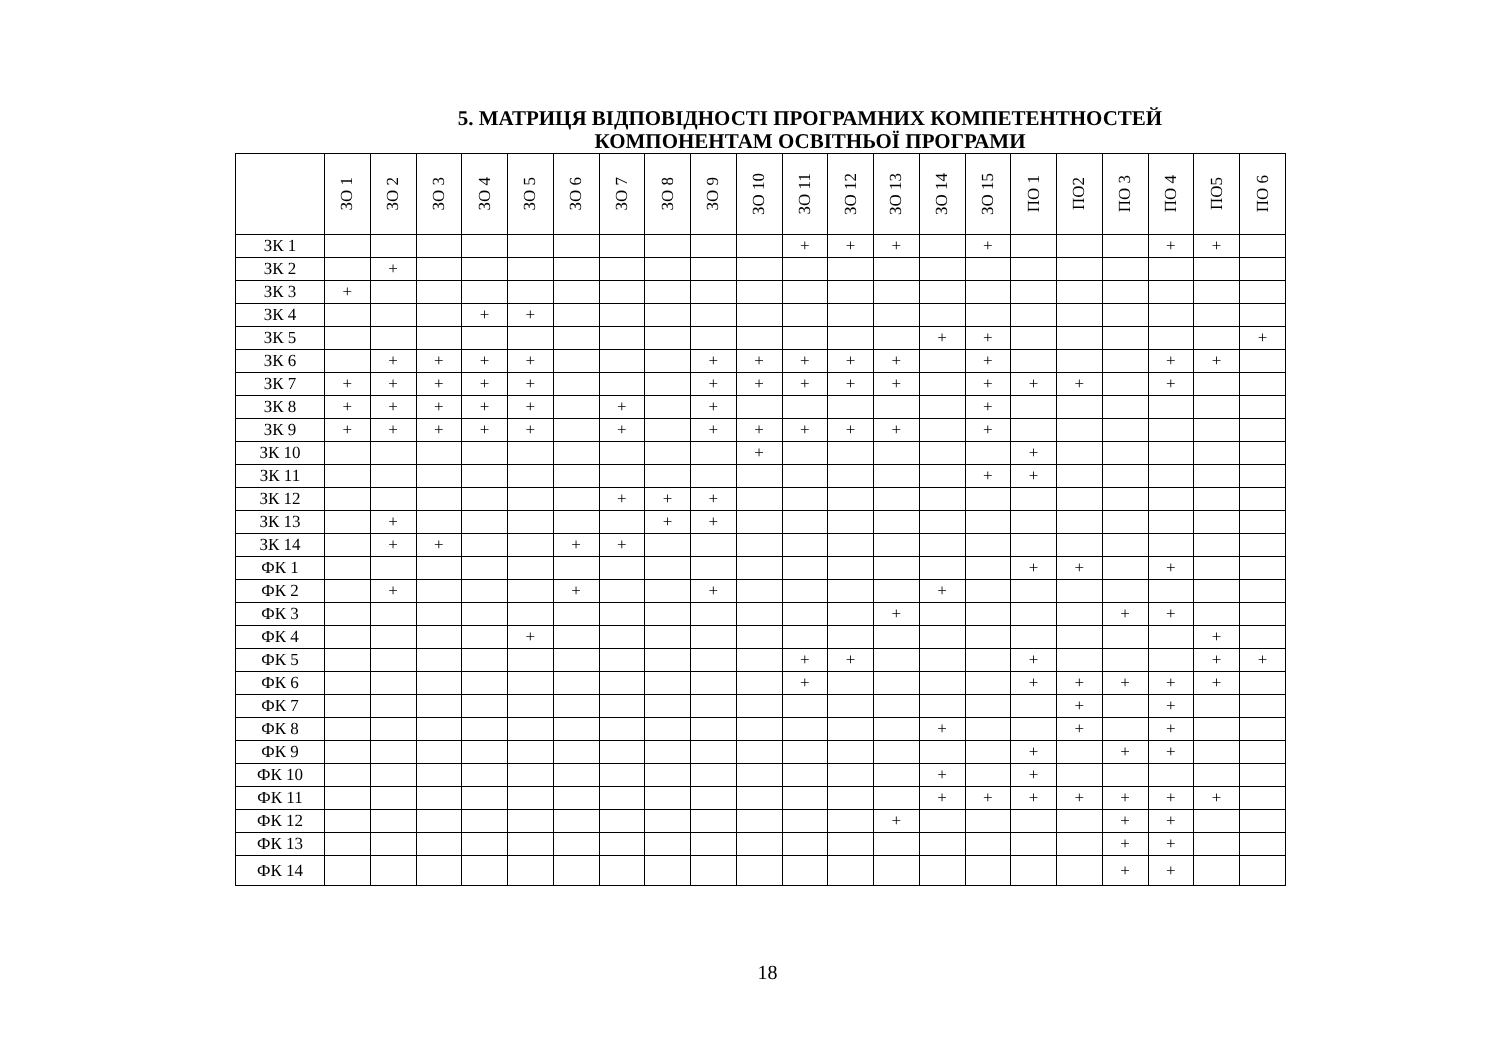5. МАТРИЦЯ ВІДПОВІДНОСТІ ПРОГРАМНИХ КОМПЕТЕНТНОСТЕЙ
КОМПОНЕНТАМ ОСВІТНЬОЇ ПРОГРАМИ
| | ЗО 1 | ЗО 2 | ЗО 3 | ЗО 4 | ЗО 5 | ЗО 6 | ЗО 7 | ЗО 8 | ЗО 9 | ЗО 10 | ЗО 11 | ЗО 12 | ЗО 13 | ЗО 14 | ЗО 15 | ПО 1 | ПО2 | ПО 3 | ПО 4 | ПО5 | ПО 6 |
| --- | --- | --- | --- | --- | --- | --- | --- | --- | --- | --- | --- | --- | --- | --- | --- | --- | --- | --- | --- | --- | --- |
| ЗК 1 | | | | | | | | | | | + | + | + | | + | | | | + | + | |
| ЗК 2 | | + | | | | | | | | | | | | | | | | | | | |
| ЗК 3 | + | | | | | | | | | | | | | | | | | | | | |
| ЗК 4 | | | | + | + | | | | | | | | | | | | | | | | |
| ЗК 5 | | | | | | | | | | | | | | + | + | | | | | | + |
| ЗК 6 | | + | + | + | + | | | | + | + | + | + | + | | + | | | | + | + | |
| ЗК 7 | + | + | + | + | + | | | | + | + | + | + | + | | + | + | + | | + | | |
| ЗК 8 | + | + | + | + | + | | + | | + | | | | | | + | | | | | | |
| ЗК 9 | + | + | + | + | + | | + | | + | + | + | + | + | | + | | | | | | |
| ЗК 10 | | | | | | | | | | + | | | | | | + | | | | | |
| ЗК 11 | | | | | | | | | | | | | | | + | + | | | | | |
| ЗК 12 | | | | | | | + | + | + | | | | | | | | | | | | |
| ЗК 13 | | + | | | | | | + | + | | | | | | | | | | | | |
| ЗК 14 | | + | + | | | + | + | | | | | | | | | | | | | | |
| ФК 1 | | | | | | | | | | | | | | | | + | + | | + | | |
| ФК 2 | | + | | | | + | | | + | | | | | + | | | | | | | |
| ФК 3 | | | | | | | | | | | | | + | | | | | + | + | | |
| ФК 4 | | | | | + | | | | | | | | | | | | | | | + | |
| ФК 5 | | | | | | | | | | | + | + | | | | + | | | | + | + |
| ФК 6 | | | | | | | | | | | + | | | | | + | + | + | + | + | |
| ФК 7 | | | | | | | | | | | | | | | | | + | | + | | |
| ФК 8 | | | | | | | | | | | | | | + | | | + | | + | | |
| ФК 9 | | | | | | | | | | | | | | | | + | | + | + | | |
| ФК 10 | | | | | | | | | | | | | | + | | + | | | | | |
| ФК 11 | | | | | | | | | | | | | | + | + | + | + | + | + | + | |
| ФК 12 | | | | | | | | | | | | | + | | | | | + | + | | |
| ФК 13 | | | | | | | | | | | | | | | | | | + | + | | |
| ФК 14 | | | | | | | | | | | | | | | | | | + | + | | |
18